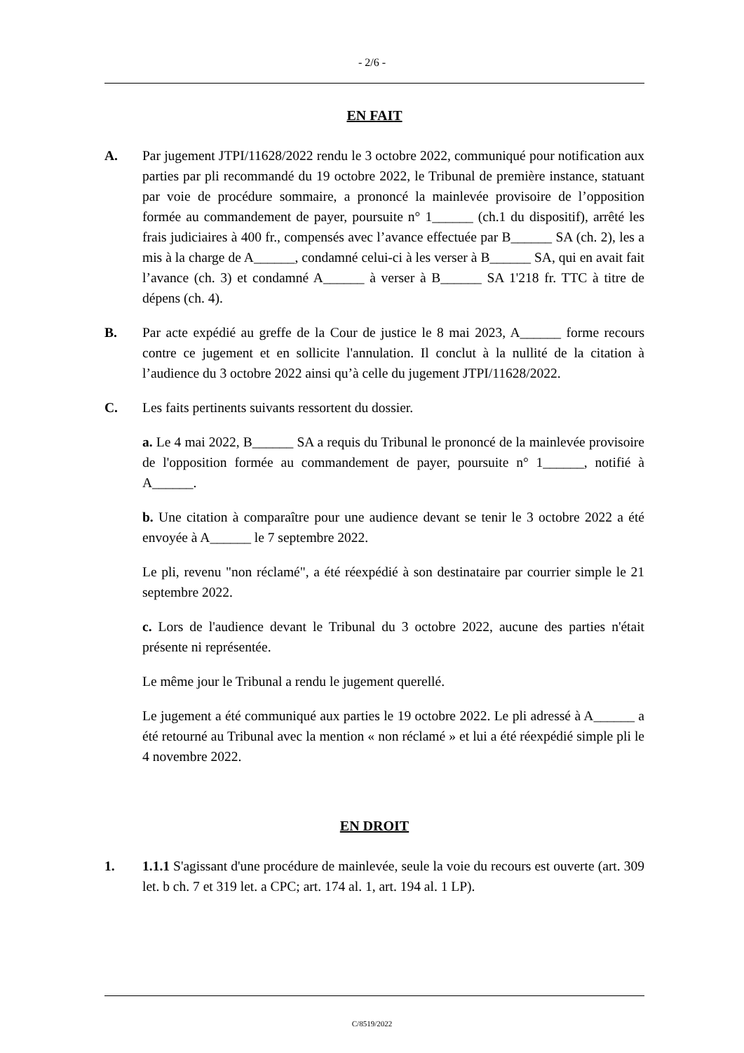- 2/6 -
EN FAIT
A. Par jugement JTPI/11628/2022 rendu le 3 octobre 2022, communiqué pour notification aux parties par pli recommandé du 19 octobre 2022, le Tribunal de première instance, statuant par voie de procédure sommaire, a prononcé la mainlevée provisoire de l’opposition formée au commandement de payer, poursuite n° 1______ (ch.1 du dispositif), arrêté les frais judiciaires à 400 fr., compensés avec l’avance effectuée par B______ SA (ch. 2), les a mis à la charge de A______, condamné celui-ci à les verser à B______ SA, qui en avait fait l’avance (ch. 3) et condamné A______ à verser à B______ SA 1'218 fr. TTC à titre de dépens (ch. 4).
B. Par acte expédié au greffe de la Cour de justice le 8 mai 2023, A______ forme recours contre ce jugement et en sollicite l'annulation. Il conclut à la nullité de la citation à l’audience du 3 octobre 2022 ainsi qu’à celle du jugement JTPI/11628/2022.
C. Les faits pertinents suivants ressortent du dossier.
a. Le 4 mai 2022, B______ SA a requis du Tribunal le prononcé de la mainlevée provisoire de l'opposition formée au commandement de payer, poursuite n° 1______, notifié à A______.
b. Une citation à comparaître pour une audience devant se tenir le 3 octobre 2022 a été envoyée à A______ le 7 septembre 2022.
Le pli, revenu "non réclamé", a été réexpédié à son destinataire par courrier simple le 21 septembre 2022.
c. Lors de l'audience devant le Tribunal du 3 octobre 2022, aucune des parties n'était présente ni représentée.
Le même jour le Tribunal a rendu le jugement querellé.
Le jugement a été communiqué aux parties le 19 octobre 2022. Le pli adressé à A______ a été retourné au Tribunal avec la mention « non réclamé » et lui a été réexpédié simple pli le 4 novembre 2022.
EN DROIT
1. 1.1.1 S'agissant d'une procédure de mainlevée, seule la voie du recours est ouverte (art. 309 let. b ch. 7 et 319 let. a CPC; art. 174 al. 1, art. 194 al. 1 LP).
C/8519/2022